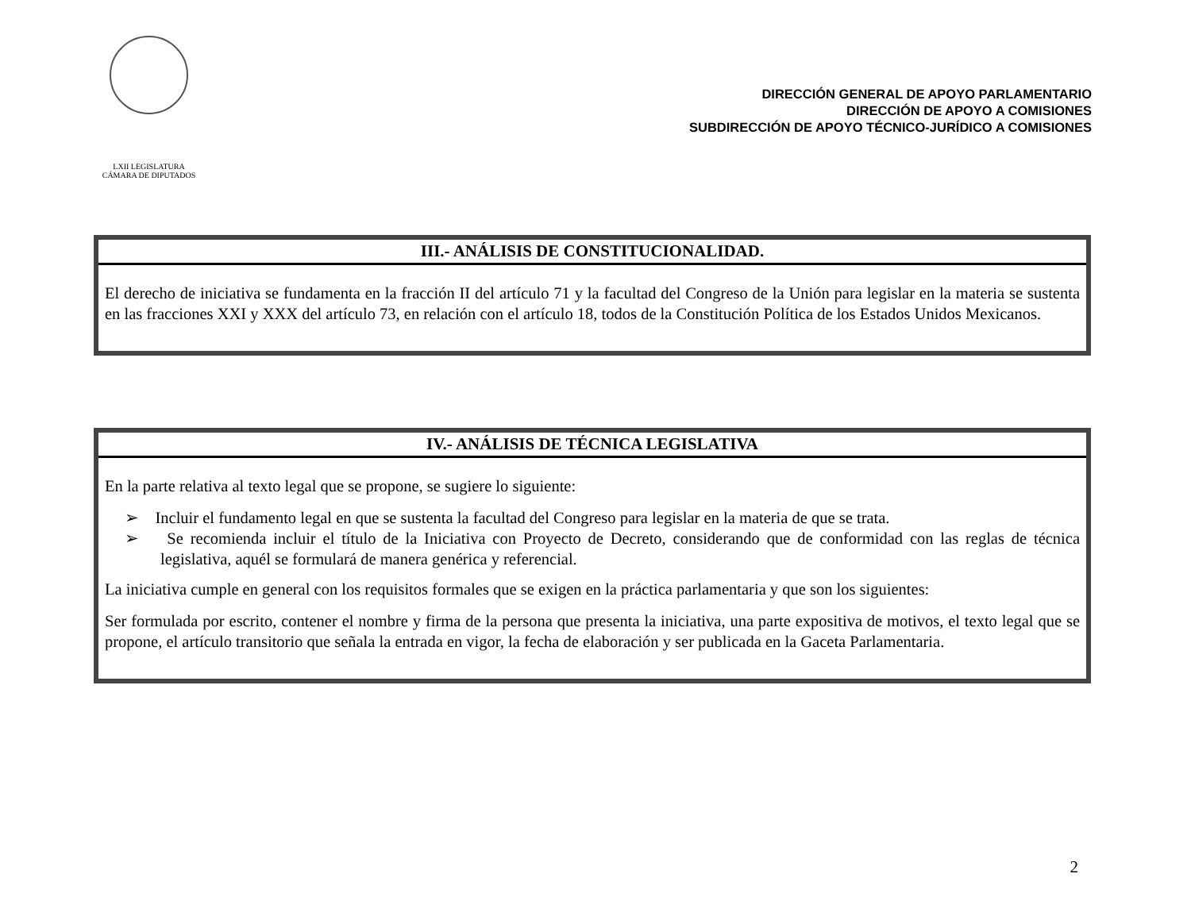LXII LEGISLATURA
CÁMARA DE DIPUTADOS
DIRECCIÓN GENERAL DE APOYO PARLAMENTARIO
DIRECCIÓN DE APOYO A COMISIONES
SUBDIRECCIÓN DE APOYO TÉCNICO-JURÍDICO A COMISIONES
| III.- ANÁLISIS DE CONSTITUCIONALIDAD. |
| --- |
| El derecho de iniciativa se fundamenta en la fracción II del artículo 71 y la facultad del Congreso de la Unión para legislar en la materia se sustenta en las fracciones XXI y XXX del artículo 73, en relación con el artículo 18, todos de la Constitución Política de los Estados Unidos Mexicanos. |
| IV.- ANÁLISIS DE TÉCNICA LEGISLATIVA |
| --- |
| En la parte relativa al texto legal que se propone, se sugiere lo siguiente: ➢ Incluir el fundamento legal en que se sustenta la facultad del Congreso para legislar en la materia de que se trata. ➢ Se recomienda incluir el título de la Iniciativa con Proyecto de Decreto, considerando que de conformidad con las reglas de técnica legislativa, aquél se formulará de manera genérica y referencial. La iniciativa cumple en general con los requisitos formales que se exigen en la práctica parlamentaria y que son los siguientes: Ser formulada por escrito, contener el nombre y firma de la persona que presenta la iniciativa, una parte expositiva de motivos, el texto legal que se propone, el artículo transitorio que señala la entrada en vigor, la fecha de elaboración y ser publicada en la Gaceta Parlamentaria. |
2